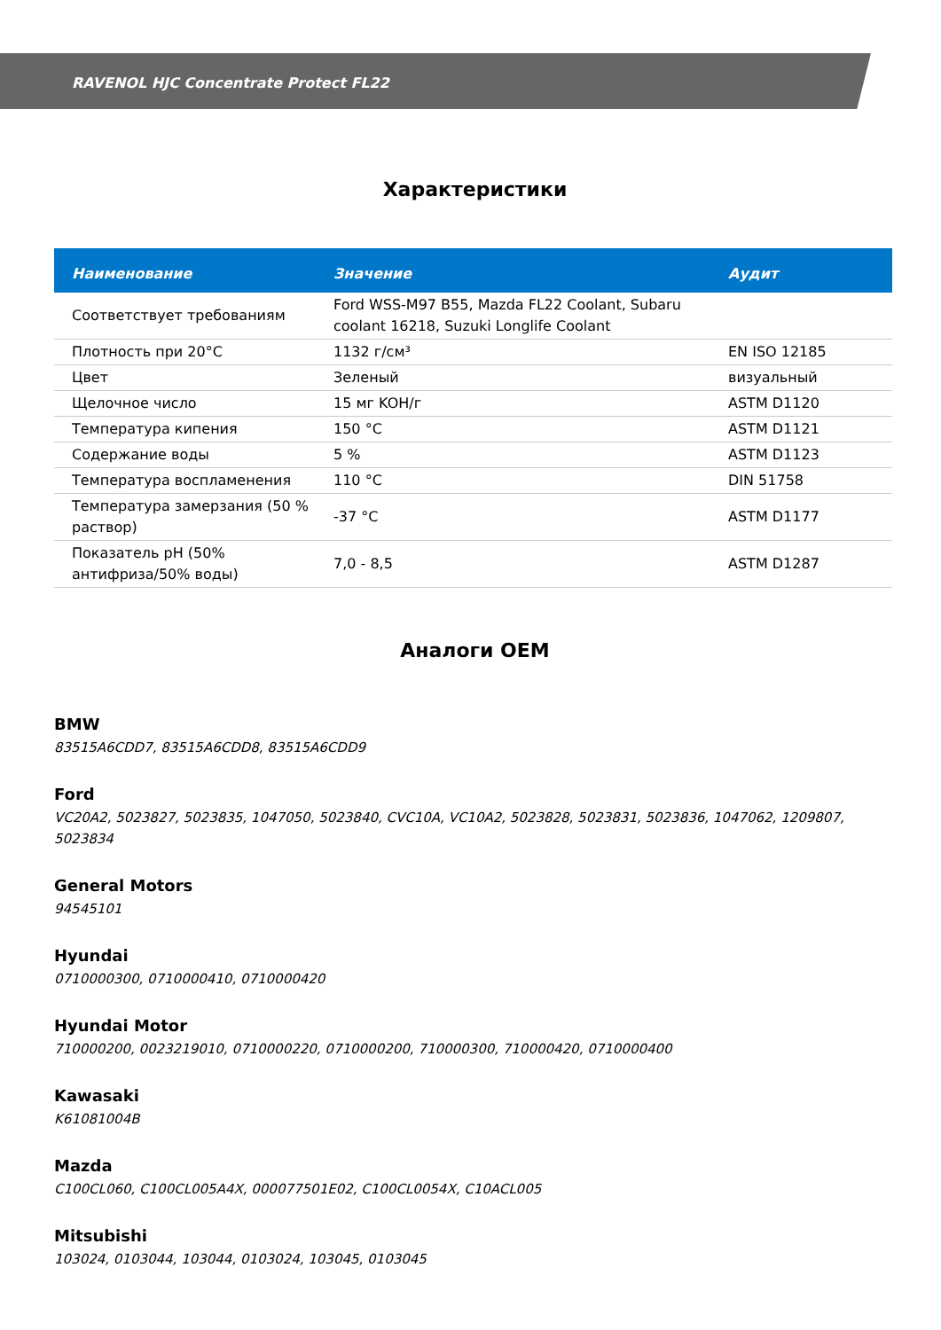RAVENOL HJC Concentrate Protect FL22
Характеристики
| Наименование | Значение | Аудит |
| --- | --- | --- |
| Соответствует требованиям | Ford WSS-M97 B55, Mazda FL22 Coolant, Subaru coolant 16218, Suzuki Longlife Coolant | |
| Плотность при 20°C | 1132 г/см³ | EN ISO 12185 |
| Цвет | Зеленый | визуальный |
| Щелочное число | 15 мг KOH/г | ASTM D1120 |
| Температура кипения | 150 °C | ASTM D1121 |
| Содержание воды | 5 % | ASTM D1123 |
| Температура воспламенения | 110 °C | DIN 51758 |
| Температура замерзания (50 % раствор) | -37 °C | ASTM D1177 |
| Показатель pH (50% антифриза/50% воды) | 7,0 - 8,5 | ASTM D1287 |
Аналоги OEM
BMW
83515A6CDD7, 83515A6CDD8, 83515A6CDD9
Ford
VC20A2, 5023827, 5023835, 1047050, 5023840, CVC10A, VC10A2, 5023828, 5023831, 5023836, 1047062, 1209807, 5023834
General Motors
94545101
Hyundai
0710000300, 0710000410, 0710000420
Hyundai Motor
710000200, 0023219010, 0710000220, 0710000200, 710000300, 710000420, 0710000400
Kawasaki
K61081004B
Mazda
C100CL060, C100CL005A4X, 000077501E02, C100CL0054X, C10ACL005
Mitsubishi
103024, 0103044, 103044, 0103024, 103045, 0103045